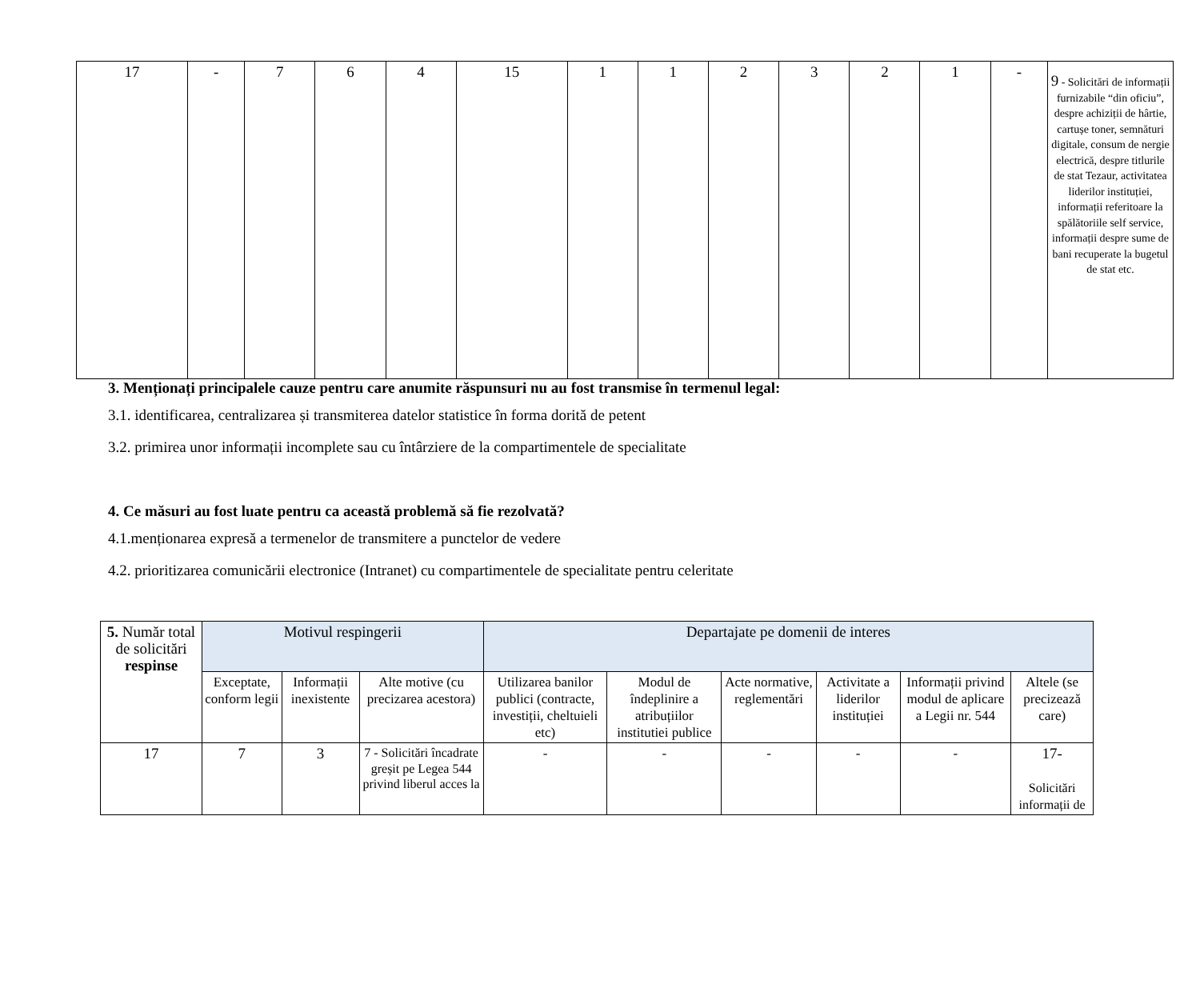| 17 | - | 7 | 6 | 4 | 15 | 1 | 1 | 2 | 3 | 2 | 1 | - | 9 - Solicitări de informații furnizabile “din oficiu”, despre achiziții de hârtie, cartușe toner, semnături digitale, consum de nergie electrică, despre titlurile de stat Tezaur, activitatea liderilor instituției, informații referitoare la spălătoriile self service, informații despre sume de bani recuperate la bugetul de stat etc. |
3. Menționați principalele cauze pentru care anumite răspunsuri nu au fost transmise în termenul legal:
3.1. identificarea, centralizarea și transmiterea datelor statistice în forma dorită de petent
3.2. primirea unor informații incomplete sau cu întârziere de la compartimentele de specialitate
4. Ce măsuri au fost luate pentru ca această problemă să fie rezolvată?
4.1.menționarea expresă a termenelor de transmitere a punctelor de vedere
4.2. prioritizarea comunicării electronice (Intranet) cu compartimentele de specialitate pentru celeritate
| 5. Număr total de solicitări respinse | Motivul respingerii | | | Departajate pe domenii de interes | | | | | |
| --- | --- | --- | --- | --- | --- | --- | --- | --- | --- |
| | Exceptate, conform legii | Informații inexistente | Alte motive (cu precizarea acestora) | Utilizarea banilor publici (contracte, investiții, cheltuieli etc) | Modul de îndeplinire a atribuțiilor institutiei publice | Acte normative, reglementări | Activitate a liderilor instituției | Informații privind modul de aplicare a Legii nr. 544 | Altele (se precizează care) |
| 17 | 7 | 3 | 7 - Solicitări încadrate greșit pe Legea 544 privind liberul acces la | - | - | - | - | - | 17- Solicitări informații de |